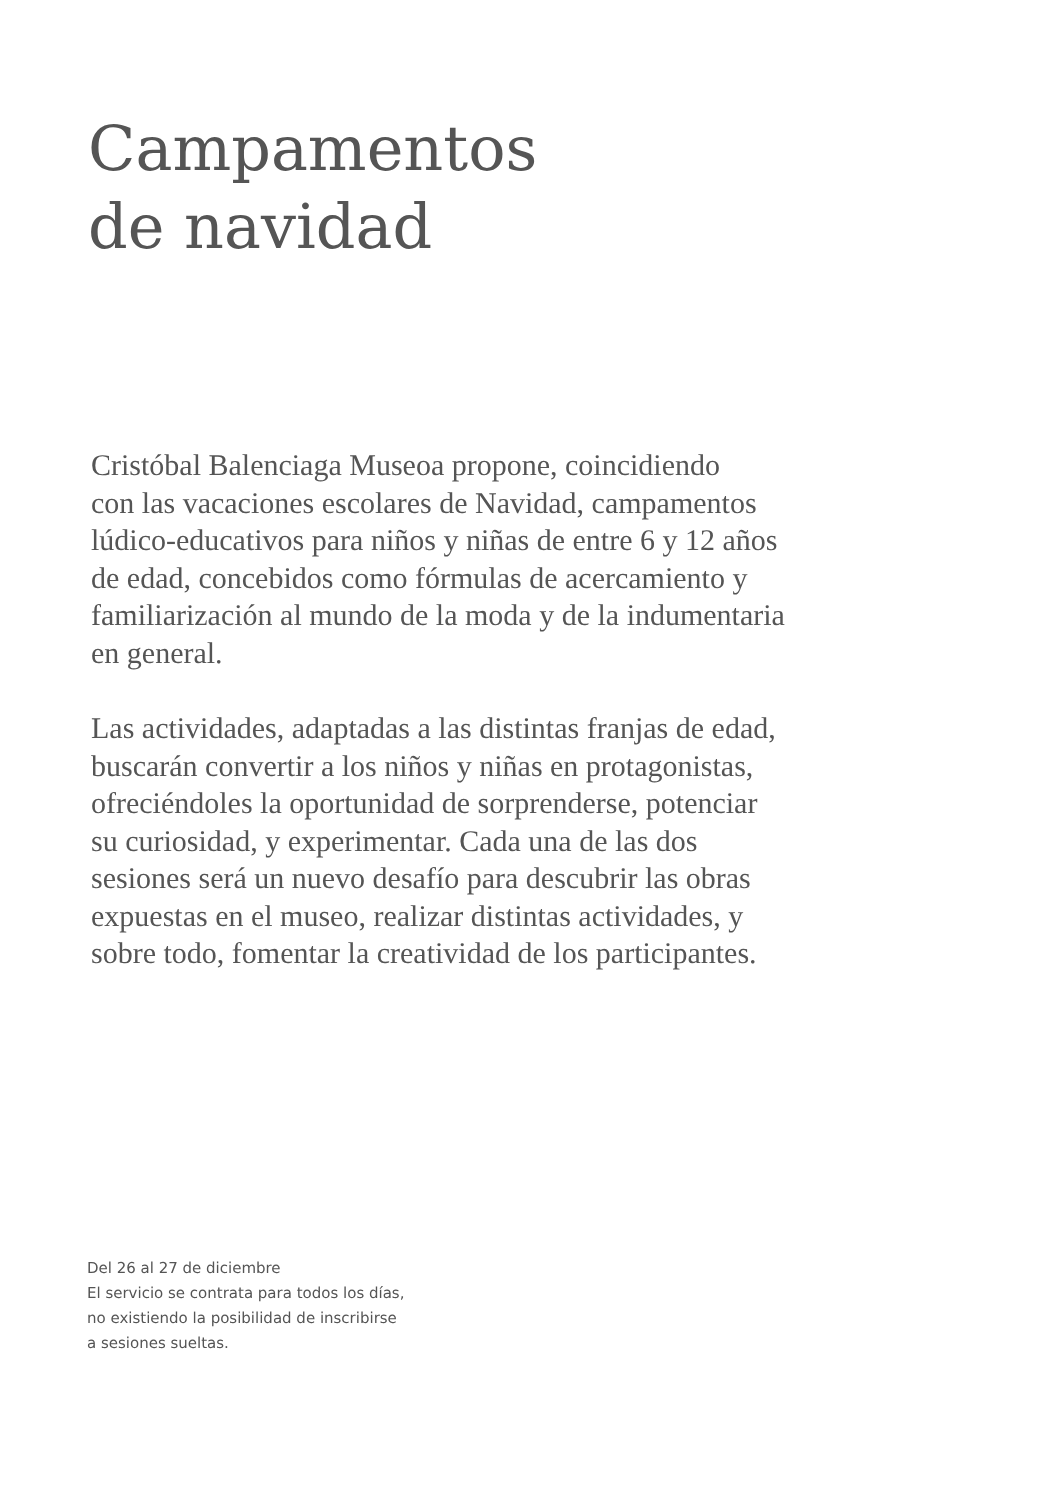Campamentos
de navidad
Cristóbal Balenciaga Museoa propone, coincidiendo
con las vacaciones escolares de Navidad, campamentos
lúdico-educativos para niños y niñas de entre 6 y 12 años
de edad, concebidos como fórmulas de acercamiento y
familiarización al mundo de la moda y de la indumentaria
en general.
Las actividades, adaptadas a las distintas franjas de edad,
buscarán convertir a los niños y niñas en protagonistas,
ofreciéndoles la oportunidad de sorprenderse, potenciar
su curiosidad, y experimentar. Cada una de las dos
sesiones será un nuevo desafío para descubrir las obras
expuestas en el museo, realizar distintas actividades, y
sobre todo, fomentar la creatividad de los participantes.
Del 26 al 27 de diciembre
El servicio se contrata para todos los días,
no existiendo la posibilidad de inscribirse
a sesiones sueltas.